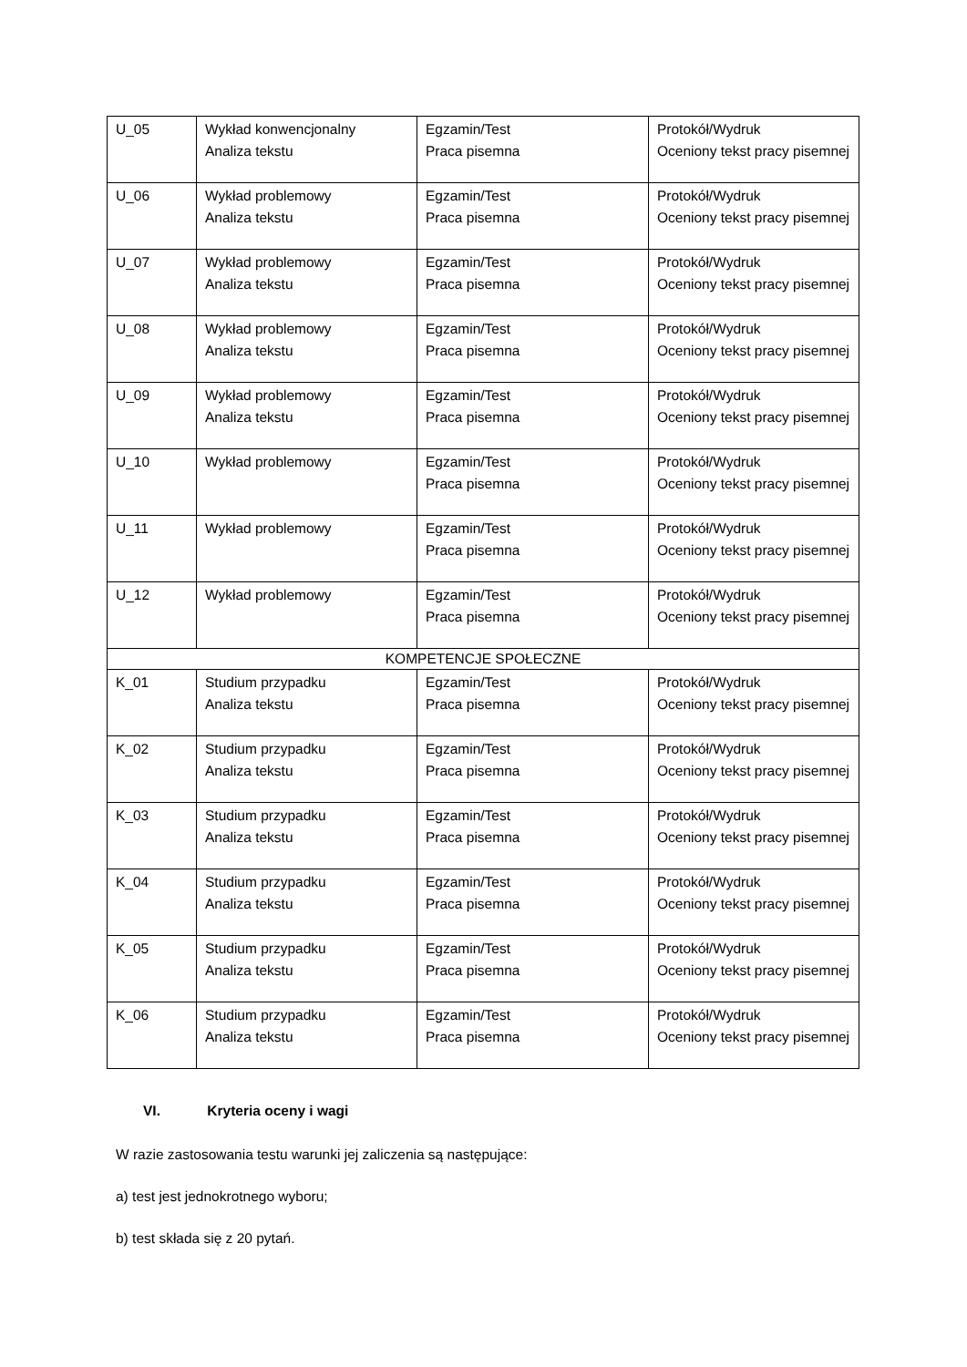| U_05 | Wykład konwencjonalny Analiza tekstu | Egzamin/Test Praca pisemna | Protokół/Wydruk Oceniony tekst pracy pisemnej |
| U_06 | Wykład problemowy Analiza tekstu | Egzamin/Test Praca pisemna | Protokół/Wydruk Oceniony tekst pracy pisemnej |
| U_07 | Wykład problemowy Analiza tekstu | Egzamin/Test Praca pisemna | Protokół/Wydruk Oceniony tekst pracy pisemnej |
| U_08 | Wykład problemowy Analiza tekstu | Egzamin/Test Praca pisemna | Protokół/Wydruk Oceniony tekst pracy pisemnej |
| U_09 | Wykład problemowy Analiza tekstu | Egzamin/Test Praca pisemna | Protokół/Wydruk Oceniony tekst pracy pisemnej |
| U_10 | Wykład problemowy | Egzamin/Test Praca pisemna | Protokół/Wydruk Oceniony tekst pracy pisemnej |
| U_11 | Wykład problemowy | Egzamin/Test Praca pisemna | Protokół/Wydruk Oceniony tekst pracy pisemnej |
| U_12 | Wykład problemowy | Egzamin/Test Praca pisemna | Protokół/Wydruk Oceniony tekst pracy pisemnej |
| KOMPETENCJE SPOŁECZNE | | | |
| K_01 | Studium przypadku Analiza tekstu | Egzamin/Test Praca pisemna | Protokół/Wydruk Oceniony tekst pracy pisemnej |
| K_02 | Studium przypadku Analiza tekstu | Egzamin/Test Praca pisemna | Protokół/Wydruk Oceniony tekst pracy pisemnej |
| K_03 | Studium przypadku Analiza tekstu | Egzamin/Test Praca pisemna | Protokół/Wydruk Oceniony tekst pracy pisemnej |
| K_04 | Studium przypadku Analiza tekstu | Egzamin/Test Praca pisemna | Protokół/Wydruk Oceniony tekst pracy pisemnej |
| K_05 | Studium przypadku Analiza tekstu | Egzamin/Test Praca pisemna | Protokół/Wydruk Oceniony tekst pracy pisemnej |
| K_06 | Studium przypadku Analiza tekstu | Egzamin/Test Praca pisemna | Protokół/Wydruk Oceniony tekst pracy pisemnej |
VI. Kryteria oceny i wagi
W razie zastosowania testu warunki jej zaliczenia są następujące:
a) test jest jednokrotnego wyboru;
b) test składa się z 20 pytań.